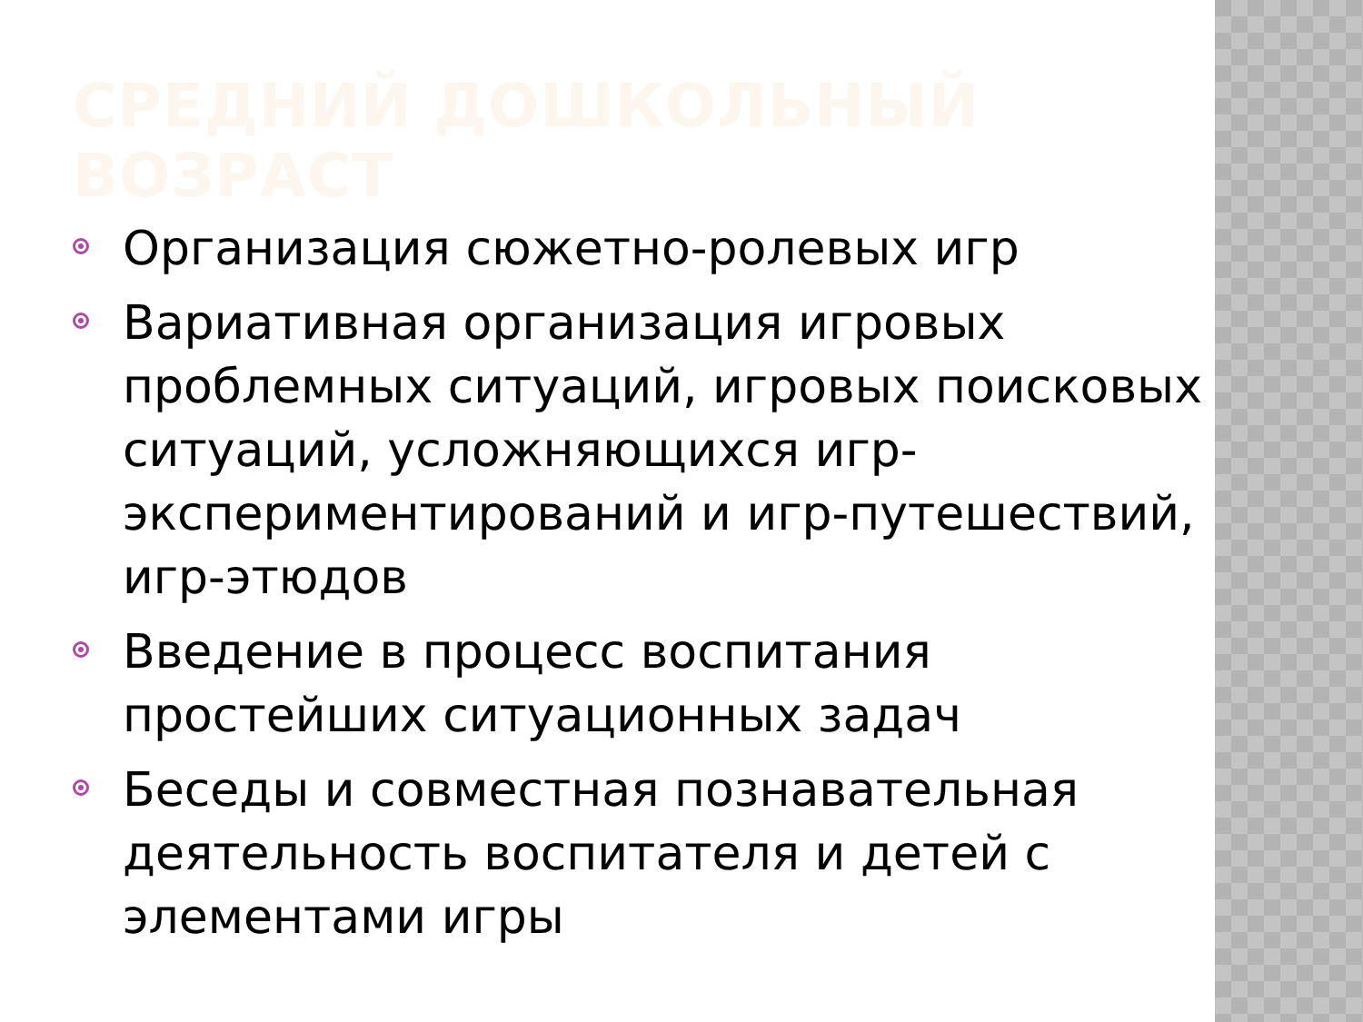СРЕДНИЙ ДОШКОЛЬНЫЙ ВОЗРАСТ
Организация сюжетно-ролевых игр
Вариативная организация игровых проблемных ситуаций, игровых поисковых ситуаций, усложняющихся игр-экспериментирований и игр-путешествий, игр-этюдов
Введение в процесс воспитания простейших ситуационных задач
Беседы и совместная познавательная деятельность воспитателя и детей с элементами игры